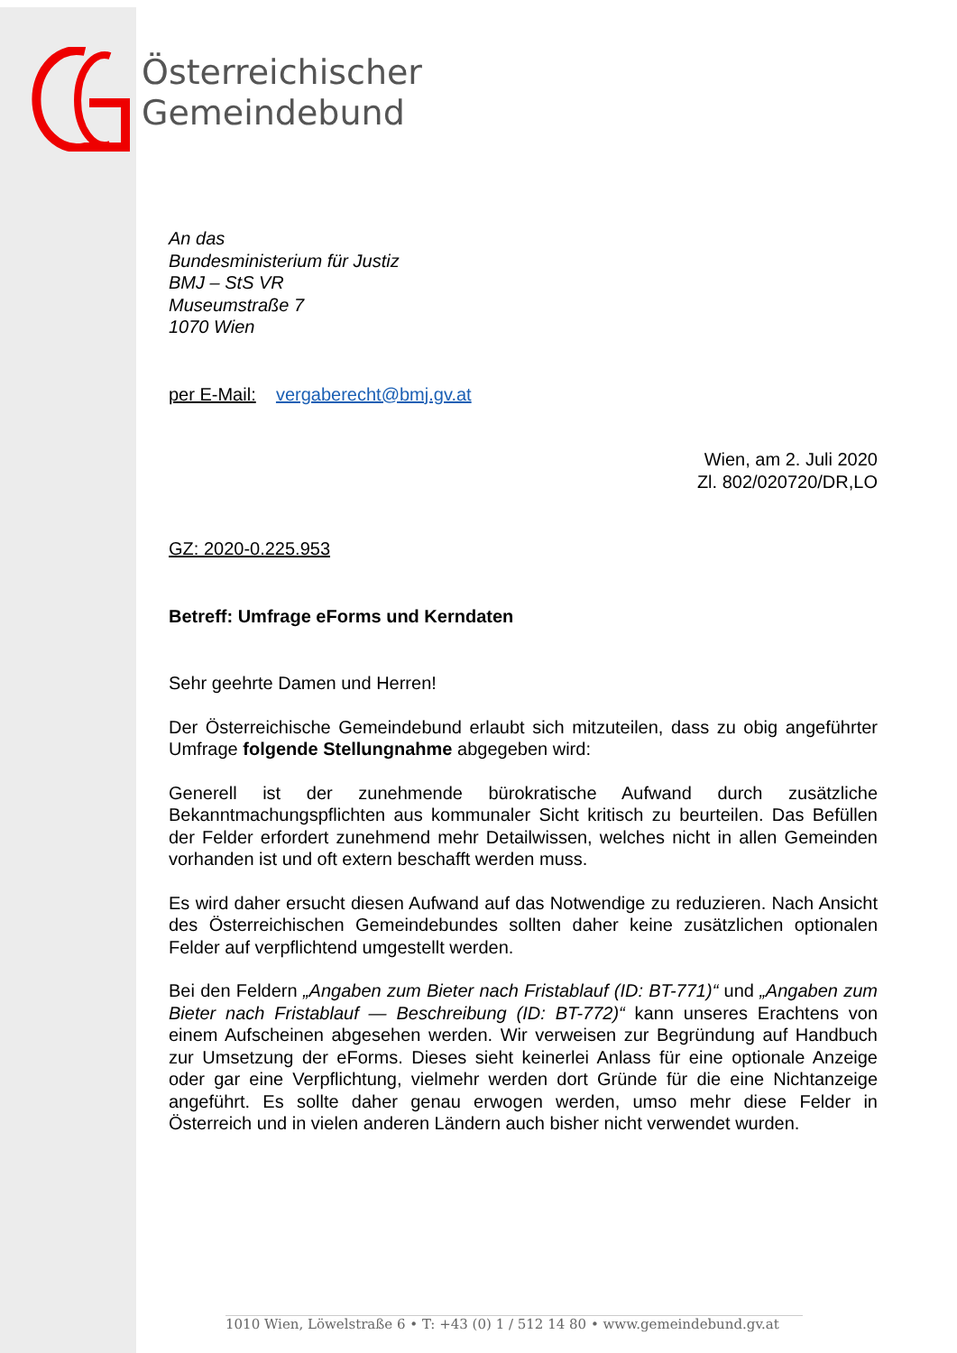Österreichischer
Gemeindebund
An das
Bundesministerium für Justiz
BMJ – StS VR
Museumstraße 7
1070 Wien
per E-Mail: vergaberecht@bmj.gv.at
Wien, am 2. Juli 2020
Zl. 802/020720/DR,LO
GZ: 2020-0.225.953
Betreff: Umfrage eForms und Kerndaten
Sehr geehrte Damen und Herren!
Der Österreichische Gemeindebund erlaubt sich mitzuteilen, dass zu obig angeführter Umfrage folgende Stellungnahme abgegeben wird:
Generell ist der zunehmende bürokratische Aufwand durch zusätzliche Bekanntmachungspflichten aus kommunaler Sicht kritisch zu beurteilen. Das Befüllen der Felder erfordert zunehmend mehr Detailwissen, welches nicht in allen Gemeinden vorhanden ist und oft extern beschafft werden muss.
Es wird daher ersucht diesen Aufwand auf das Notwendige zu reduzieren. Nach Ansicht des Österreichischen Gemeindebundes sollten daher keine zusätzlichen optionalen Felder auf verpflichtend umgestellt werden.
Bei den Feldern „Angaben zum Bieter nach Fristablauf (ID: BT-771)“ und „Angaben zum Bieter nach Fristablauf — Beschreibung (ID: BT-772)“ kann unseres Erachtens von einem Aufscheinen abgesehen werden. Wir verweisen zur Begründung auf Handbuch zur Umsetzung der eForms. Dieses sieht keinerlei Anlass für eine optionale Anzeige oder gar eine Verpflichtung, vielmehr werden dort Gründe für die eine Nichtanzeige angeführt. Es sollte daher genau erwogen werden, umso mehr diese Felder in Österreich und in vielen anderen Ländern auch bisher nicht verwendet wurden.
1010 Wien, Löwelstraße 6 • T: +43 (0) 1 / 512 14 80 • www.gemeindebund.gv.at